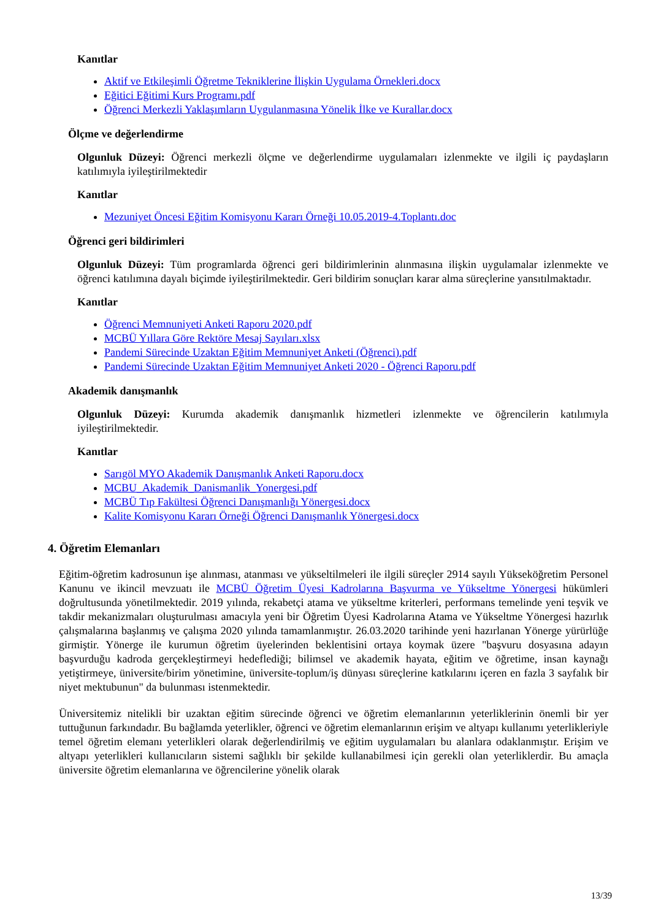Kanıtlar
Aktif ve Etkileşimli Öğretme Tekniklerine İlişkin Uygulama Örnekleri.docx
Eğitici Eğitimi Kurs Programı.pdf
Öğrenci Merkezli Yaklaşımların Uygulanmasına Yönelik İlke ve Kurallar.docx
Ölçme ve değerlendirme
Olgunluk Düzeyi: Öğrenci merkezli ölçme ve değerlendirme uygulamaları izlenmekte ve ilgili iç paydaşların katılımıyla iyileştirilmektedir
Kanıtlar
Mezuniyet Öncesi Eğitim Komisyonu Kararı Örneği 10.05.2019-4.Toplantı.doc
Öğrenci geri bildirimleri
Olgunluk Düzeyi: Tüm programlarda öğrenci geri bildirimlerinin alınmasına ilişkin uygulamalar izlenmekte ve öğrenci katılımına dayalı biçimde iyileştirilmektedir. Geri bildirim sonuçları karar alma süreçlerine yansıtılmaktadır.
Kanıtlar
Öğrenci Memnuniyeti Anketi Raporu 2020.pdf
MCBÜ Yıllara Göre Rektöre Mesaj Sayıları.xlsx
Pandemi Sürecinde Uzaktan Eğitim Memnuniyet Anketi (Öğrenci).pdf
Pandemi Sürecinde Uzaktan Eğitim Memnuniyet Anketi 2020 - Öğrenci Raporu.pdf
Akademik danışmanlık
Olgunluk Düzeyi: Kurumda akademik danışmanlık hizmetleri izlenmekte ve öğrencilerin katılımıyla iyileştirilmektedir.
Kanıtlar
Sarıgöl MYO Akademik Danışmanlık Anketi Raporu.docx
MCBU_Akademik_Danismanlik_Yonergesi.pdf
MCBÜ Tıp Fakültesi Öğrenci Danışmanlığı Yönergesi.docx
Kalite Komisyonu Kararı Örneği Öğrenci Danışmanlık Yönergesi.docx
4. Öğretim Elemanları
Eğitim-öğretim kadrosunun işe alınması, atanması ve yükseltilmeleri ile ilgili süreçler 2914 sayılı Yükseköğretim Personel Kanunu ve ikincil mevzuatı ile MCBÜ Öğretim Üyesi Kadrolarına Başvurma ve Yükseltme Yönergesi hükümleri doğrultusunda yönetilmektedir. 2019 yılında, rekabetçi atama ve yükseltme kriterleri, performans temelinde yeni teşvik ve takdir mekanizmaları oluşturulması amacıyla yeni bir Öğretim Üyesi Kadrolarına Atama ve Yükseltme Yönergesi hazırlık çalışmalarına başlanmış ve çalışma 2020 yılında tamamlanmıştır. 26.03.2020 tarihinde yeni hazırlanan Yönerge yürürlüğe girmiştir. Yönerge ile kurumun öğretim üyelerinden beklentisini ortaya koymak üzere "başvuru dosyasına adayın başvurduğu kadroda gerçekleştirmeyi hedeflediği; bilimsel ve akademik hayata, eğitim ve öğretime, insan kaynağı yetiştirmeye, üniversite/birim yönetimine, üniversite-toplum/iş dünyası süreçlerine katkılarını içeren en fazla 3 sayfalık bir niyet mektubunun" da bulunması istenmektedir.
Üniversitemiz nitelikli bir uzaktan eğitim sürecinde öğrenci ve öğretim elemanlarının yeterliklerinin önemli bir yer tuttuğunun farkındadır. Bu bağlamda yeterlikler, öğrenci ve öğretim elemanlarının erişim ve altyapı kullanımı yeterlikleriyle temel öğretim elemanı yeterlikleri olarak değerlendirilmiş ve eğitim uygulamaları bu alanlara odaklanmıştır. Erişim ve altyapı yeterlikleri kullanıcıların sistemi sağlıklı bir şekilde kullanabilmesi için gerekli olan yeterliklerdir. Bu amaçla üniversite öğretim elemanlarına ve öğrencilerine yönelik olarak
13/39